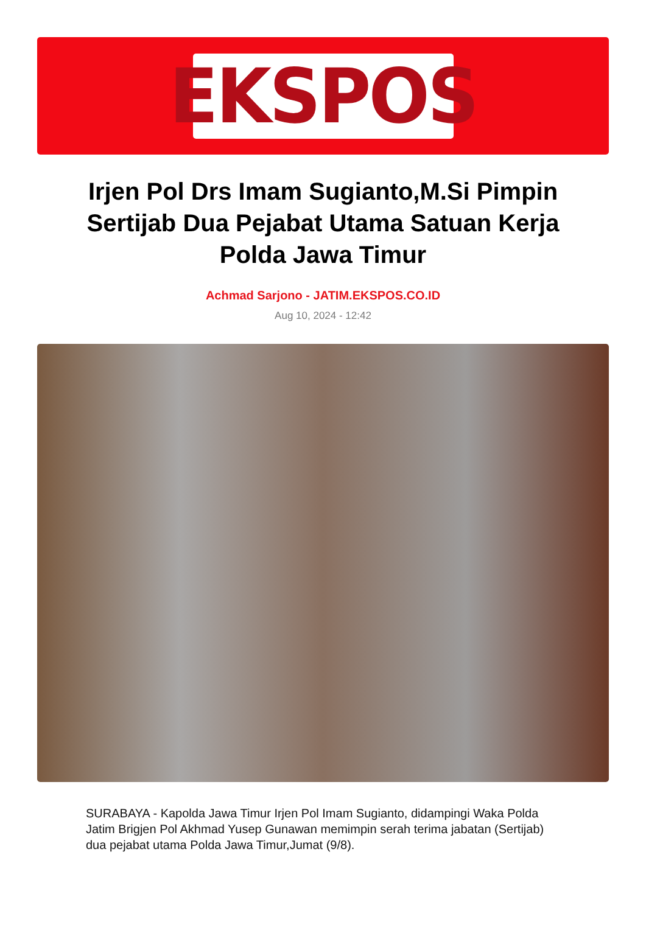EKSPOS
Irjen Pol Drs Imam Sugianto,M.Si Pimpin Sertijab Dua Pejabat Utama Satuan Kerja Polda Jawa Timur
Achmad Sarjono - JATIM.EKSPOS.CO.ID
Aug 10, 2024 - 12:42
SURABAYA - Kapolda Jawa Timur Irjen Pol Imam Sugianto, didampingi Waka Polda Jatim Brigjen Pol Akhmad Yusep Gunawan memimpin serah terima jabatan (Sertijab) dua pejabat utama Polda Jawa Timur,Jumat (9/8).